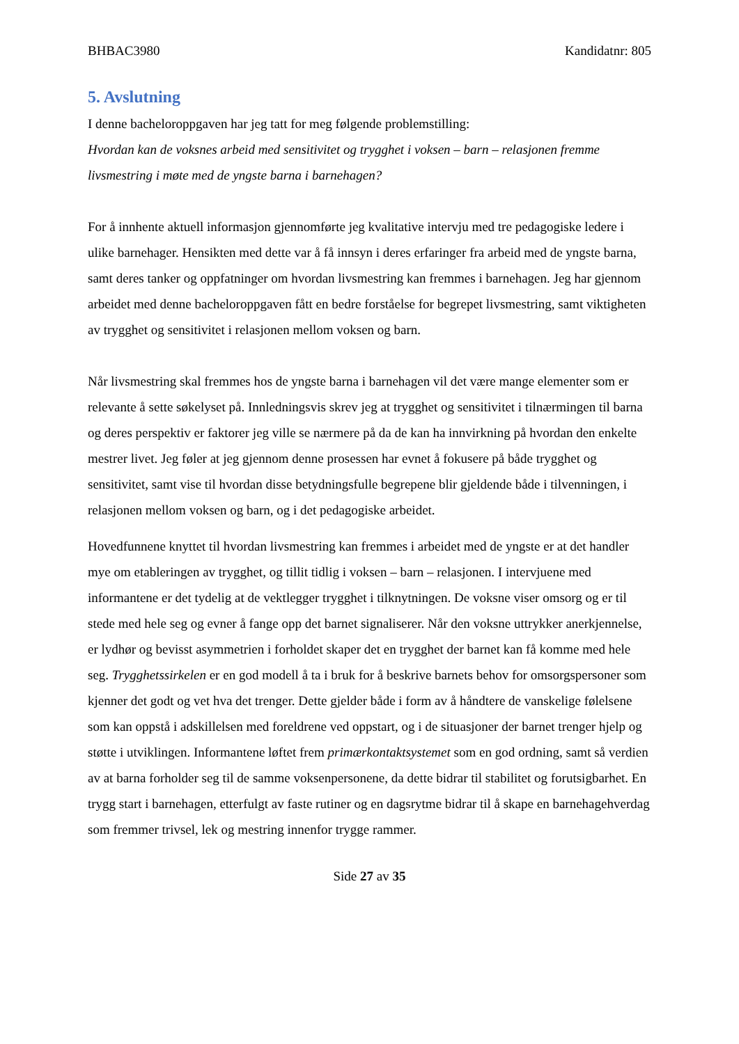BHBAC3980 Kandidatnr: 805
5. Avslutning
I denne bacheloroppgaven har jeg tatt for meg følgende problemstilling:
Hvordan kan de voksnes arbeid med sensitivitet og trygghet i voksen – barn – relasjonen fremme livsmestring i møte med de yngste barna i barnehagen?
For å innhente aktuell informasjon gjennomførte jeg kvalitative intervju med tre pedagogiske ledere i ulike barnehager. Hensikten med dette var å få innsyn i deres erfaringer fra arbeid med de yngste barna, samt deres tanker og oppfatninger om hvordan livsmestring kan fremmes i barnehagen. Jeg har gjennom arbeidet med denne bacheloroppgaven fått en bedre forståelse for begrepet livsmestring, samt viktigheten av trygghet og sensitivitet i relasjonen mellom voksen og barn.
Når livsmestring skal fremmes hos de yngste barna i barnehagen vil det være mange elementer som er relevante å sette søkelyset på. Innledningsvis skrev jeg at trygghet og sensitivitet i tilnærmingen til barna og deres perspektiv er faktorer jeg ville se nærmere på da de kan ha innvirkning på hvordan den enkelte mestrer livet. Jeg føler at jeg gjennom denne prosessen har evnet å fokusere på både trygghet og sensitivitet, samt vise til hvordan disse betydningsfulle begrepene blir gjeldende både i tilvenningen, i relasjonen mellom voksen og barn, og i det pedagogiske arbeidet.
Hovedfunnene knyttet til hvordan livsmestring kan fremmes i arbeidet med de yngste er at det handler mye om etableringen av trygghet, og tillit tidlig i voksen – barn – relasjonen. I intervjuene med informantene er det tydelig at de vektlegger trygghet i tilknytningen. De voksne viser omsorg og er til stede med hele seg og evner å fange opp det barnet signaliserer. Når den voksne uttrykker anerkjennelse, er lydhør og bevisst asymmetrien i forholdet skaper det en trygghet der barnet kan få komme med hele seg. Trygghetssirkelen er en god modell å ta i bruk for å beskrive barnets behov for omsorgspersoner som kjenner det godt og vet hva det trenger. Dette gjelder både i form av å håndtere de vanskelige følelsene som kan oppstå i adskillelsen med foreldrene ved oppstart, og i de situasjoner der barnet trenger hjelp og støtte i utviklingen. Informantene løftet frem primærkontaktsystemet som en god ordning, samt så verdien av at barna forholder seg til de samme voksenpersonene, da dette bidrar til stabilitet og forutsigbarhet. En trygg start i barnehagen, etterfulgt av faste rutiner og en dagsrytme bidrar til å skape en barnehagehverdag som fremmer trivsel, lek og mestring innenfor trygge rammer.
Side 27 av 35